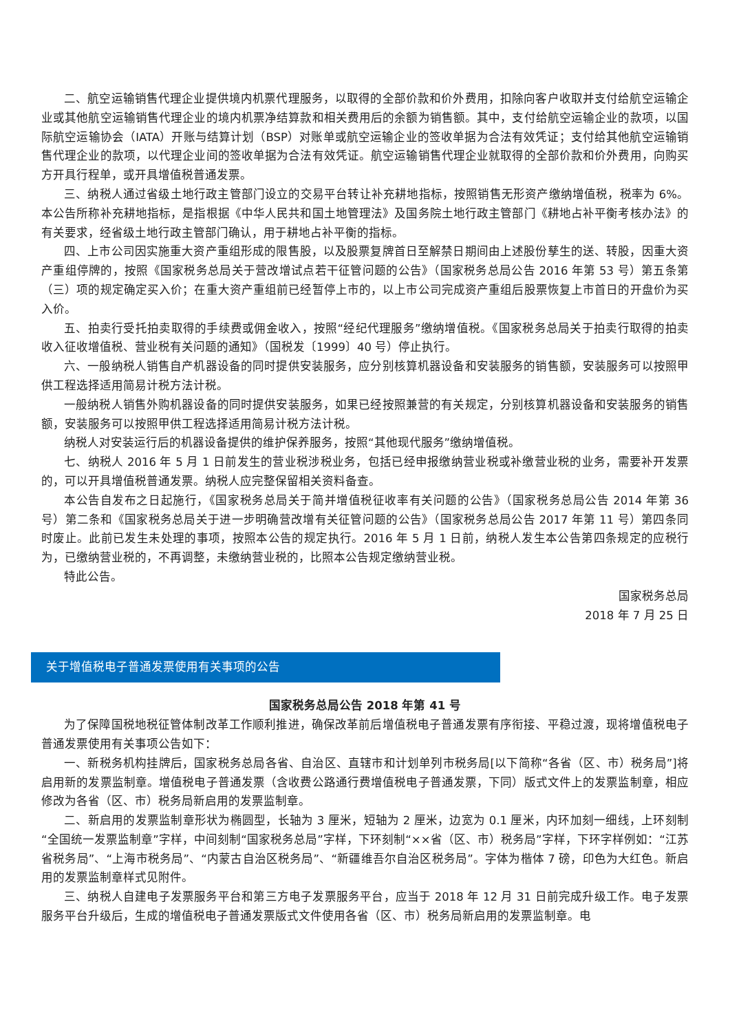二、航空运输销售代理企业提供境内机票代理服务，以取得的全部价款和价外费用，扣除向客户收取并支付给航空运输企业或其他航空运输销售代理企业的境内机票净结算款和相关费用后的余额为销售额。其中，支付给航空运输企业的款项，以国际航空运输协会（IATA）开账与结算计划（BSP）对账单或航空运输企业的签收单据为合法有效凭证；支付给其他航空运输销售代理企业的款项，以代理企业间的签收单据为合法有效凭证。航空运输销售代理企业就取得的全部价款和价外费用，向购买方开具行程单，或开具增值税普通发票。
三、纳税人通过省级土地行政主管部门设立的交易平台转让补充耕地指标，按照销售无形资产缴纳增值税，税率为 6%。本公告所称补充耕地指标，是指根据《中华人民共和国土地管理法》及国务院土地行政主管部门《耕地占补平衡考核办法》的有关要求，经省级土地行政主管部门确认，用于耕地占补平衡的指标。
四、上市公司因实施重大资产重组形成的限售股，以及股票复牌首日至解禁日期间由上述股份孳生的送、转股，因重大资产重组停牌的，按照《国家税务总局关于营改增试点若干征管问题的公告》（国家税务总局公告 2016 年第 53 号）第五条第（三）项的规定确定买入价；在重大资产重组前已经暂停上市的，以上市公司完成资产重组后股票恢复上市首日的开盘价为买入价。
五、拍卖行受托拍卖取得的手续费或佣金收入，按照“经纪代理服务”缴纳增值税。《国家税务总局关于拍卖行取得的拍卖收入征收增值税、营业税有关问题的通知》（国税发〔1999〕40 号）停止执行。
六、一般纳税人销售自产机器设备的同时提供安装服务，应分别核算机器设备和安装服务的销售额，安装服务可以按照甲供工程选择适用简易计税方法计税。
一般纳税人销售外购机器设备的同时提供安装服务，如果已经按照兼营的有关规定，分别核算机器设备和安装服务的销售额，安装服务可以按照甲供工程选择适用简易计税方法计税。
纳税人对安装运行后的机器设备提供的维护保养服务，按照“其他现代服务”缴纳增值税。
七、纳税人 2016 年 5 月 1 日前发生的营业税涉税业务，包括已经申报缴纳营业税或补缴营业税的业务，需要补开发票的，可以开具增值税普通发票。纳税人应完整保留相关资料备查。
本公告自发布之日起施行，《国家税务总局关于简并增值税征收率有关问题的公告》（国家税务总局公告 2014 年第 36 号）第二条和《国家税务总局关于进一步明确营改增有关征管问题的公告》（国家税务总局公告 2017 年第 11 号）第四条同时废止。此前已发生未处理的事项，按照本公告的规定执行。2016 年 5 月 1 日前，纳税人发生本公告第四条规定的应税行为，已缴纳营业税的，不再调整，未缴纳营业税的，比照本公告规定缴纳营业税。
特此公告。
国家税务总局
2018 年 7 月 25 日
关于增值税电子普通发票使用有关事项的公告
国家税务总局公告 2018 年第 41 号
为了保障国税地税征管体制改革工作顺利推进，确保改革前后增值税电子普通发票有序衔接、平稳过渡，现将增值税电子普通发票使用有关事项公告如下：
一、新税务机构挂牌后，国家税务总局各省、自治区、直辖市和计划单列市税务局[以下简称“各省（区、市）税务局”]将启用新的发票监制章。增值税电子普通发票（含收费公路通行费增值税电子普通发票，下同）版式文件上的发票监制章，相应修改为各省（区、市）税务局新启用的发票监制章。
二、新启用的发票监制章形状为椭圆型，长轴为 3 厘米，短轴为 2 厘米，边宽为 0.1 厘米，内环加刻一细线，上环刻制“全国统一发票监制章”字样，中间刻制“国家税务总局”字样，下环刻制“××省（区、市）税务局”字样，下环字样例如：“江苏省税务局”、“上海市税务局”、“内蒙古自治区税务局”、“新疆维吾尔自治区税务局”。字体为楷体 7 磅，印色为大红色。新启用的发票监制章样式见附件。
三、纳税人自建电子发票服务平台和第三方电子发票服务平台，应当于 2018 年 12 月 31 日前完成升级工作。电子发票服务平台升级后，生成的增值税电子普通发票版式文件使用各省（区、市）税务局新启用的发票监制章。电